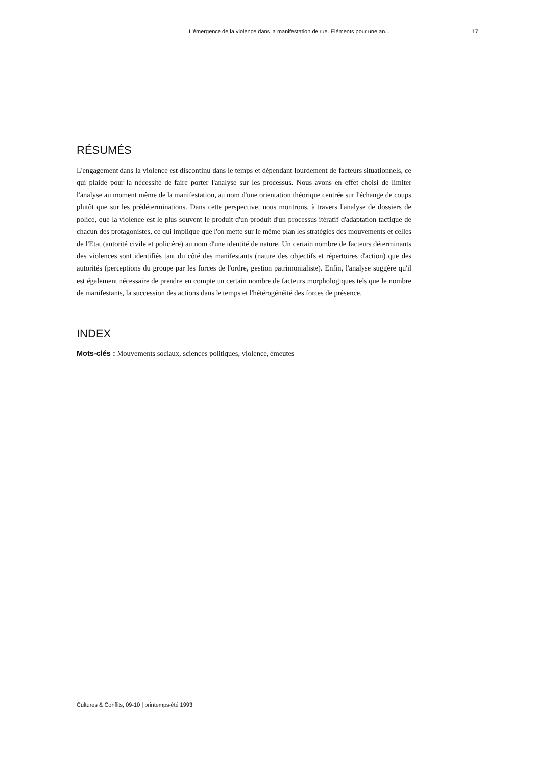L’émergence de la violence dans la manifestation de rue. Eléments pour une an... 17
RÉSUMÉS
L'engagement dans la violence est discontinu dans le temps et dépendant lourdement de facteurs situationnels, ce qui plaide pour la nécessité de faire porter l'analyse sur les processus. Nous avons en effet choisi de limiter l'analyse au moment même de la manifestation, au nom d'une orientation théorique centrée sur l'échange de coups plutôt que sur les prédéterminations. Dans cette perspective, nous montrons, à travers l'analyse de dossiers de police, que la violence est le plus souvent le produit d'un produit d'un processus itératif d'adaptation tactique de chacun des protagonistes, ce qui implique que l'on mette sur le même plan les stratégies des mouvements et celles de l'Etat (autorité civile et policière) au nom d'une identité de nature. Un certain nombre de facteurs déterminants des violences sont identifiés tant du côté des manifestants (nature des objectifs et répertoires d'action) que des autorités (perceptions du groupe par les forces de l'ordre, gestion patrimonialiste). Enfin, l'analyse suggère qu'il est également nécessaire de prendre en compte un certain nombre de facteurs morphologiques tels que le nombre de manifestants, la succession des actions dans le temps et l'hétérogénéité des forces de présence.
INDEX
Mots-clés : Mouvements sociaux, sciences politiques, violence, émeutes
Cultures & Conflits, 09-10 | printemps-été 1993